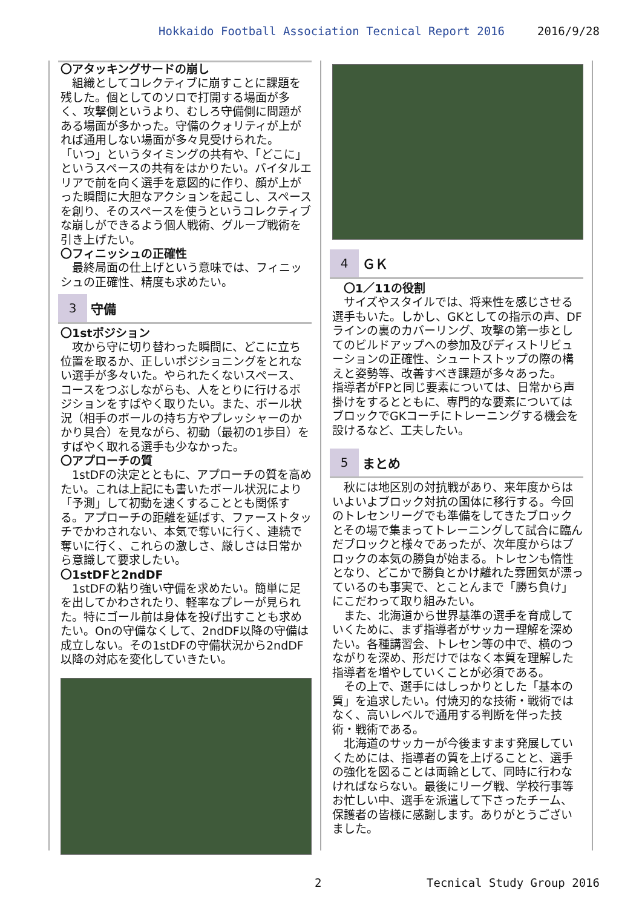Hokkaido Football Association Tecnical Report 2016 2016/9/28
〇アタッキングサードの崩し
　組織としてコレクティブに崩すことに課題を残した。個としてのソロで打開する場面が多く、攻撃側というより、むしろ守備側に問題がある場面が多かった。守備のクォリティが上がれば通用しない場面が多々見受けられた。
「いつ」というタイミングの共有や、「どこに」というスペースの共有をはかりたい。バイタルエリアで前を向く選手を意図的に作り、顔が上がった瞬間に大胆なアクションを起こし、スペースを創り、そのスペースを使うというコレクティブな崩しができるよう個人戦術、グループ戦術を引き上げたい。
〇フィニッシュの正確性
　最終局面の仕上げという意味では、フィニッシュの正確性、精度も求めたい。
3
守備
〇1stポジション
　攻から守に切り替わった瞬間に、どこに立ち位置を取るか、正しいポジショニングをとれない選手が多々いた。やられたくないスペース、コースをつぶしながらも、人をとりに行けるポジションをすばやく取りたい。また、ボール状況（相手のボールの持ち方やプレッシャーのかかり具合）を見ながら、初動（最初の1歩目）をすばやく取れる選手も少なかった。
〇アプローチの質
　1stDFの決定とともに、アプローチの質を高めたい。これは上記にも書いたボール状況により「予測」して初動を速くすることとも関係する。アプローチの距離を延ばす、ファーストタッチでかわされない、本気で奪いに行く、連続で奪いに行く、これらの激しさ、厳しさは日常から意識して要求したい。
〇1stDFと2ndDF
　1stDFの粘り強い守備を求めたい。簡単に足を出してかわされたり、軽率なプレーが見られた。特にゴール前は身体を投げ出すことも求めたい。Onの守備なくして、2ndDF以降の守備は成立しない。その1stDFの守備状況から2ndDF以降の対応を変化していきたい。
4
ＧＫ
　〇1／11の役割
　サイズやスタイルでは、将来性を感じさせる選手もいた。しかし、GKとしての指示の声、DFラインの裏のカバーリング、攻撃の第一歩としてのビルドアップへの参加及びディストリビューションの正確性、シュートストップの際の構えと姿勢等、改善すべき課題が多々あった。
指導者がFPと同じ要素については、日常から声掛けをするとともに、専門的な要素についてはブロックでGKコーチにトレーニングする機会を設けるなど、工夫したい。
5
まとめ
　秋には地区別の対抗戦があり、来年度からはいよいよブロック対抗の国体に移行する。今回のトレセンリーグでも準備をしてきたブロックとその場で集まってトレーニングして試合に臨んだブロックと様々であったが、次年度からはブロックの本気の勝負が始まる。トレセンも惰性となり、どこかで勝負とかけ離れた雰囲気が漂っているのも事実で、とことんまで「勝ち負け」にこだわって取り組みたい。
　また、北海道から世界基準の選手を育成していくために、まず指導者がサッカー理解を深めたい。各種講習会、トレセン等の中で、横のつながりを深め、形だけではなく本質を理解した指導者を増やしていくことが必須である。
　その上で、選手にはしっかりとした「基本の質」を追求したい。付焼刃的な技術・戦術ではなく、高いレベルで通用する判断を伴った技術・戦術である。
　北海道のサッカーが今後ますます発展していくためには、指導者の質を上げることと、選手の強化を図ることは両輪として、同時に行わなければならない。最後にリーグ戦、学校行事等お忙しい中、選手を派遣して下さったチーム、保護者の皆様に感謝します。ありがとうございました。
2 Tecnical Study Group 2016